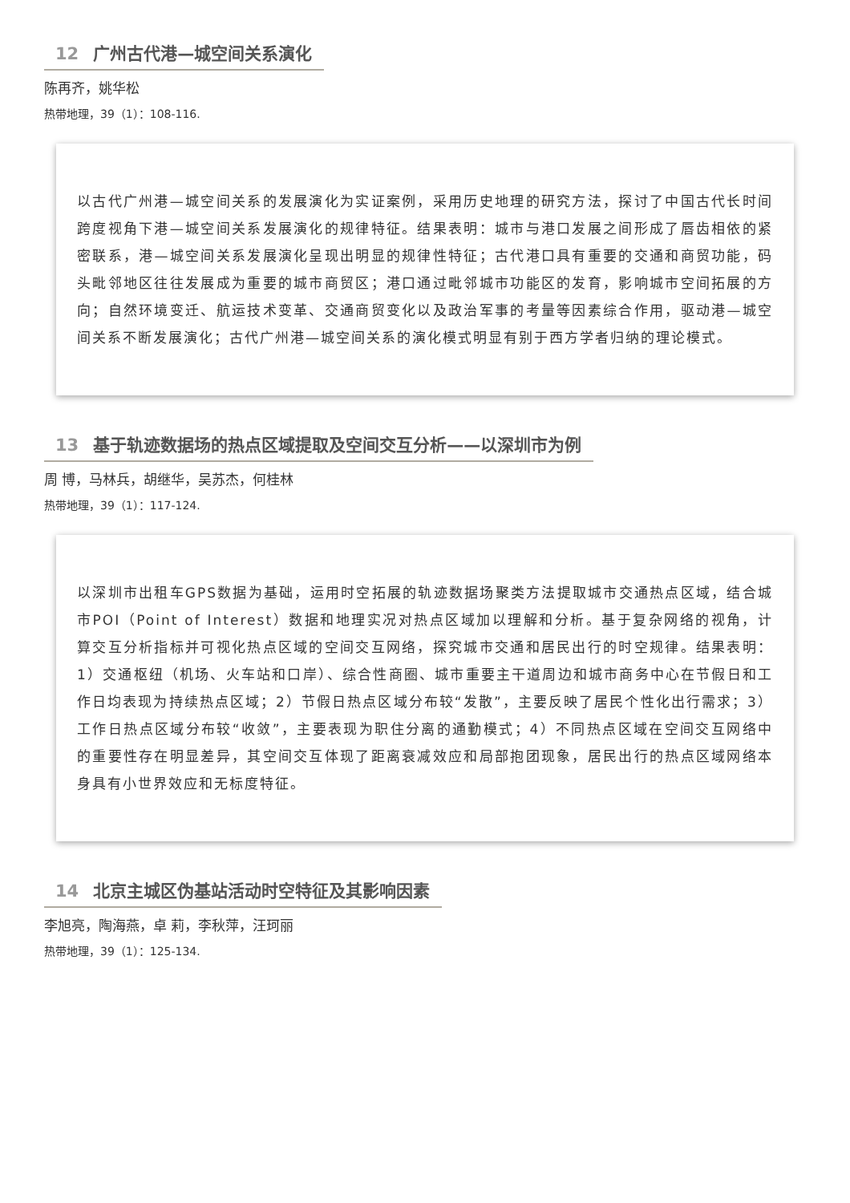12 广州古代港—城空间关系演化
陈再齐，姚华松
热带地理，39（1）：108-116.
以古代广州港—城空间关系的发展演化为实证案例，采用历史地理的研究方法，探讨了中国古代长时间跨度视角下港—城空间关系发展演化的规律特征。结果表明：城市与港口发展之间形成了唇齿相依的紧密联系，港—城空间关系发展演化呈现出明显的规律性特征；古代港口具有重要的交通和商贸功能，码头毗邻地区往往发展成为重要的城市商贸区；港口通过毗邻城市功能区的发育，影响城市空间拓展的方向；自然环境变迁、航运技术变革、交通商贸变化以及政治军事的考量等因素综合作用，驱动港—城空间关系不断发展演化；古代广州港—城空间关系的演化模式明显有别于西方学者归纳的理论模式。
13 基于轨迹数据场的热点区域提取及空间交互分析——以深圳市为例
周 博，马林兵，胡继华，吴苏杰，何桂林
热带地理，39（1）：117-124.
以深圳市出租车GPS数据为基础，运用时空拓展的轨迹数据场聚类方法提取城市交通热点区域，结合城市POI（Point of Interest）数据和地理实况对热点区域加以理解和分析。基于复杂网络的视角，计算交互分析指标并可视化热点区域的空间交互网络，探究城市交通和居民出行的时空规律。结果表明：1）交通枢纽（机场、火车站和口岸）、综合性商圈、城市重要主干道周边和城市商务中心在节假日和工作日均表现为持续热点区域；2）节假日热点区域分布较“发散”，主要反映了居民个性化出行需求；3）工作日热点区域分布较“收敛”，主要表现为职住分离的通勤模式；4）不同热点区域在空间交互网络中的重要性存在明显差异，其空间交互体现了距离衰减效应和局部抱团现象，居民出行的热点区域网络本身具有小世界效应和无标度特征。
14 北京主城区伪基站活动时空特征及其影响因素
李旭亮，陶海燕，卓 莉，李秋萍，汪珂丽
热带地理，39（1）：125-134.